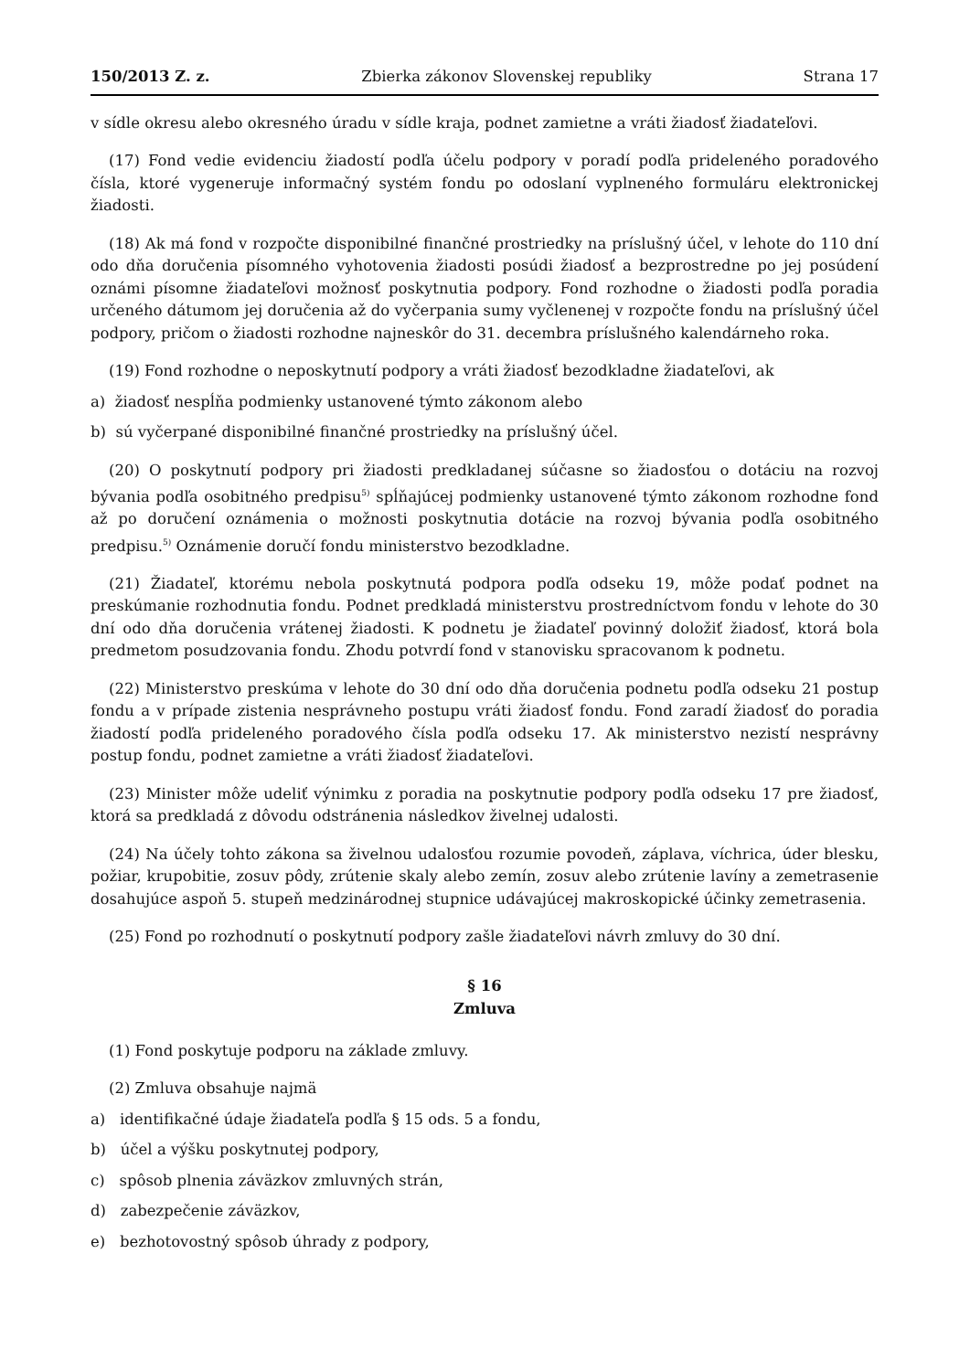150/2013 Z. z. Zbierka zákonov Slovenskej republiky Strana 17
v sídle okresu alebo okresného úradu v sídle kraja, podnet zamietne a vráti žiadosť žiadateľovi.
(17) Fond vedie evidenciu žiadostí podľa účelu podpory v poradí podľa prideleného poradového čísla, ktoré vygeneruje informačný systém fondu po odoslaní vyplneného formuláru elektronickej žiadosti.
(18) Ak má fond v rozpočte disponibilné finančné prostriedky na príslušný účel, v lehote do 110 dní odo dňa doručenia písomného vyhotovenia žiadosti posúdi žiadosť a bezprostredne po jej posúdení oznámi písomne žiadateľovi možnosť poskytnutia podpory. Fond rozhodne o žiadosti podľa poradia určeného dátumom jej doručenia až do vyčerpania sumy vyčlenenej v rozpočte fondu na príslušný účel podpory, pričom o žiadosti rozhodne najneskôr do 31. decembra príslušného kalendárneho roka.
(19) Fond rozhodne o neposkytnutí podpory a vráti žiadosť bezodkladne žiadateľovi, ak
a) žiadosť nespĺňa podmienky ustanovené týmto zákonom alebo
b) sú vyčerpané disponibilné finančné prostriedky na príslušný účel.
(20) O poskytnutí podpory pri žiadosti predkladanej súčasne so žiadosťou o dotáciu na rozvoj bývania podľa osobitného predpisu<sup>5)</sup> spĺňajúcej podmienky ustanovené týmto zákonom rozhodne fond až po doručení oznámenia o možnosti poskytnutia dotácie na rozvoj bývania podľa osobitného predpisu.<sup>5)</sup> Oznámenie doručí fondu ministerstvo bezodkladne.
(21) Žiadateľ, ktorému nebola poskytnutá podpora podľa odseku 19, môže podať podnet na preskúmanie rozhodnutia fondu. Podnet predkladá ministerstvu prostredníctvom fondu v lehote do 30 dní odo dňa doručenia vrátenej žiadosti. K podnetu je žiadateľ povinný doložiť žiadosť, ktorá bola predmetom posudzovania fondu. Zhodu potvrdí fond v stanovisku spracovanom k podnetu.
(22) Ministerstvo preskúma v lehote do 30 dní odo dňa doručenia podnetu podľa odseku 21 postup fondu a v prípade zistenia nesprávneho postupu vráti žiadosť fondu. Fond zaradí žiadosť do poradia žiadostí podľa prideleného poradového čísla podľa odseku 17. Ak ministerstvo nezistí nesprávny postup fondu, podnet zamietne a vráti žiadosť žiadateľovi.
(23) Minister môže udeliť výnimku z poradia na poskytnutie podpory podľa odseku 17 pre žiadosť, ktorá sa predkladá z dôvodu odstránenia následkov živelnej udalosti.
(24) Na účely tohto zákona sa živelnou udalosťou rozumie povodeň, záplava, víchrica, úder blesku, požiar, krupobitie, zosuv pôdy, zrútenie skaly alebo zemín, zosuv alebo zrútenie lavíny a zemetrasenie dosahujúce aspoň 5. stupeň medzinárodnej stupnice udávajúcej makroskopické účinky zemetrasenia.
(25) Fond po rozhodnutí o poskytnutí podpory zašle žiadateľovi návrh zmluvy do 30 dní.
§ 16
Zmluva
(1) Fond poskytuje podporu na základe zmluvy.
(2) Zmluva obsahuje najmä
a) identifikačné údaje žiadateľa podľa § 15 ods. 5 a fondu,
b) účel a výšku poskytnutej podpory,
c) spôsob plnenia záväzkov zmluvných strán,
d) zabezpečenie záväzkov,
e) bezhotovostný spôsob úhrady z podpory,